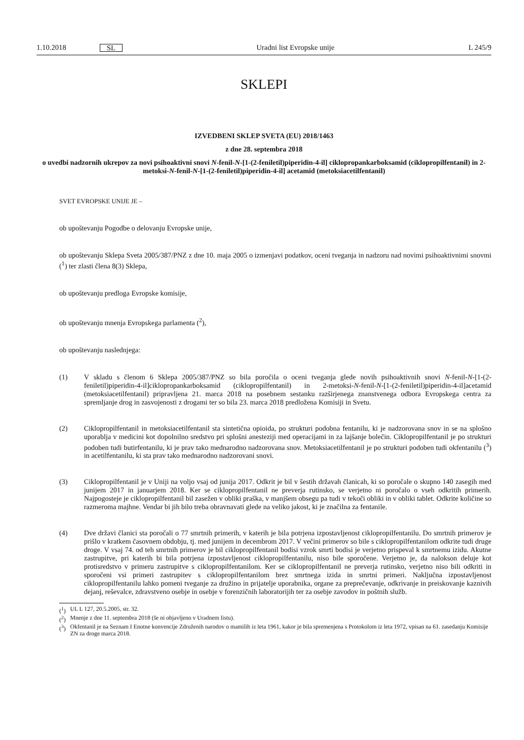1.10.2018 SL Uradni list Evropske unije L 245/9
SKLEPI
IZVEDBENI SKLEP SVETA (EU) 2018/1463
z dne 28. septembra 2018
o uvedbi nadzornih ukrepov za novi psihoaktivni snovi N-fenil-N-[1-(2-feniletil)piperidin-4-il] ciklopropankarboksamid (ciklopropilfentanil) in 2-metoksi-N-fenil-N-[1-(2-feniletil)piperidin-4-il] acetamid (metoksiacetilfentanil)
SVET EVROPSKE UNIJE JE –
ob upoštevanju Pogodbe o delovanju Evropske unije,
ob upoštevanju Sklepa Sveta 2005/387/PNZ z dne 10. maja 2005 o izmenjavi podatkov, oceni tveganja in nadzoru nad novimi psihoaktivnimi snovmi (<sup>1</sup>) ter zlasti člena 8(3) Sklepa,
ob upoštevanju predloga Evropske komisije,
ob upoštevanju mnenja Evropskega parlamenta (<sup>2</sup>),
ob upoštevanju naslednjega:
(1) V skladu s členom 6 Sklepa 2005/387/PNZ so bila poročila o oceni tveganja glede novih psihoaktivnih snovi N-fenil-N-[1-(2-feniletil)piperidin-4-il]ciklopropankarboksamid (ciklopropilfentanil) in 2-metoksi-N-fenil-N-[1-(2-feniletil)piperidin-4-il]acetamid (metoksiacetilfentanil) pripravljena 21. marca 2018 na posebnem sestanku razširjenega znanstvenega odbora Evropskega centra za spremljanje drog in zasvojenosti z drogami ter so bila 23. marca 2018 predložena Komisiji in Svetu.
(2) Ciklopropilfentanil in metoksiacetilfentanil sta sintetična opioida, po strukturi podobna fentanilu, ki je nadzorovana snov in se na splošno uporablja v medicini kot dopolnilno sredstvo pri splošni anesteziji med operacijami in za lajšanje bolečin. Ciklopropilfentanil je po strukturi podoben tudi butirfentanilu, ki je prav tako mednarodno nadzorovana snov. Metoksiacetilfentanil je po strukturi podoben tudi okfentanilu (<sup>3</sup>) in acetilfentanilu, ki sta prav tako mednarodno nadzorovani snovi.
(3) Ciklopropilfentanil je v Uniji na voljo vsaj od junija 2017. Odkrit je bil v šestih državah članicah, ki so poročale o skupno 140 zasegih med junijem 2017 in januarjem 2018. Ker se ciklopropilfentanil ne preverja rutinsko, se verjetno ni poročalo o vseh odkritih primerih. Najpogosteje je ciklopropilfentanil bil zasežen v obliki praška, v manjšem obsegu pa tudi v tekoči obliki in v obliki tablet. Odkrite količine so razmeroma majhne. Vendar bi jih bilo treba obravnavati glede na veliko jakost, ki je značilna za fentanile.
(4) Dve državi članici sta poročali o 77 smrtnih primerih, v katerih je bila potrjena izpostavljenost ciklopropilfentanilu. Do smrtnih primerov je prišlo v kratkem časovnem obdobju, tj. med junijem in decembrom 2017. V večini primerov so bile s ciklopropilfentanilom odkrite tudi druge droge. V vsaj 74. od teh smrtnih primerov je bil ciklopropilfentanil bodisi vzrok smrti bodisi je verjetno prispeval k smrtnemu izidu. Akutne zastrupitve, pri katerih bi bila potrjena izpostavljenost ciklopropilfentanilu, niso bile sporočene. Verjetno je, da nalokson deluje kot protisredstvo v primeru zastrupitve s ciklopropilfentanilom. Ker se ciklopropilfentanil ne preverja rutinsko, verjetno niso bili odkriti in sporočeni vsi primeri zastrupitev s ciklopropilfentanilom brez smrtnega izida in smrtni primeri. Naključna izpostavljenost ciklopropilfentanilu lahko pomeni tveganje za družino in prijatelje uporabnika, organe za preprečevanje, odkrivanje in preiskovanje kaznivih dejanj, reševalce, zdravstveno osebje in osebje v forenzičnih laboratorijih ter za osebje zavodov in poštnih služb.
(<sup>1</sup>) UL L 127, 20.5.2005, str. 32.
(<sup>2</sup>) Mnenje z dne 11. septembra 2018 (še ni objavljeno v Uradnem listu).
(<sup>3</sup>) Okfentanil je na Seznam I Enotne konvencije Združenih narodov o mamilih iz leta 1961, kakor je bila spremenjena s Protokolom iz leta 1972, vpisan na 61. zasedanju Komisije ZN za droge marca 2018.